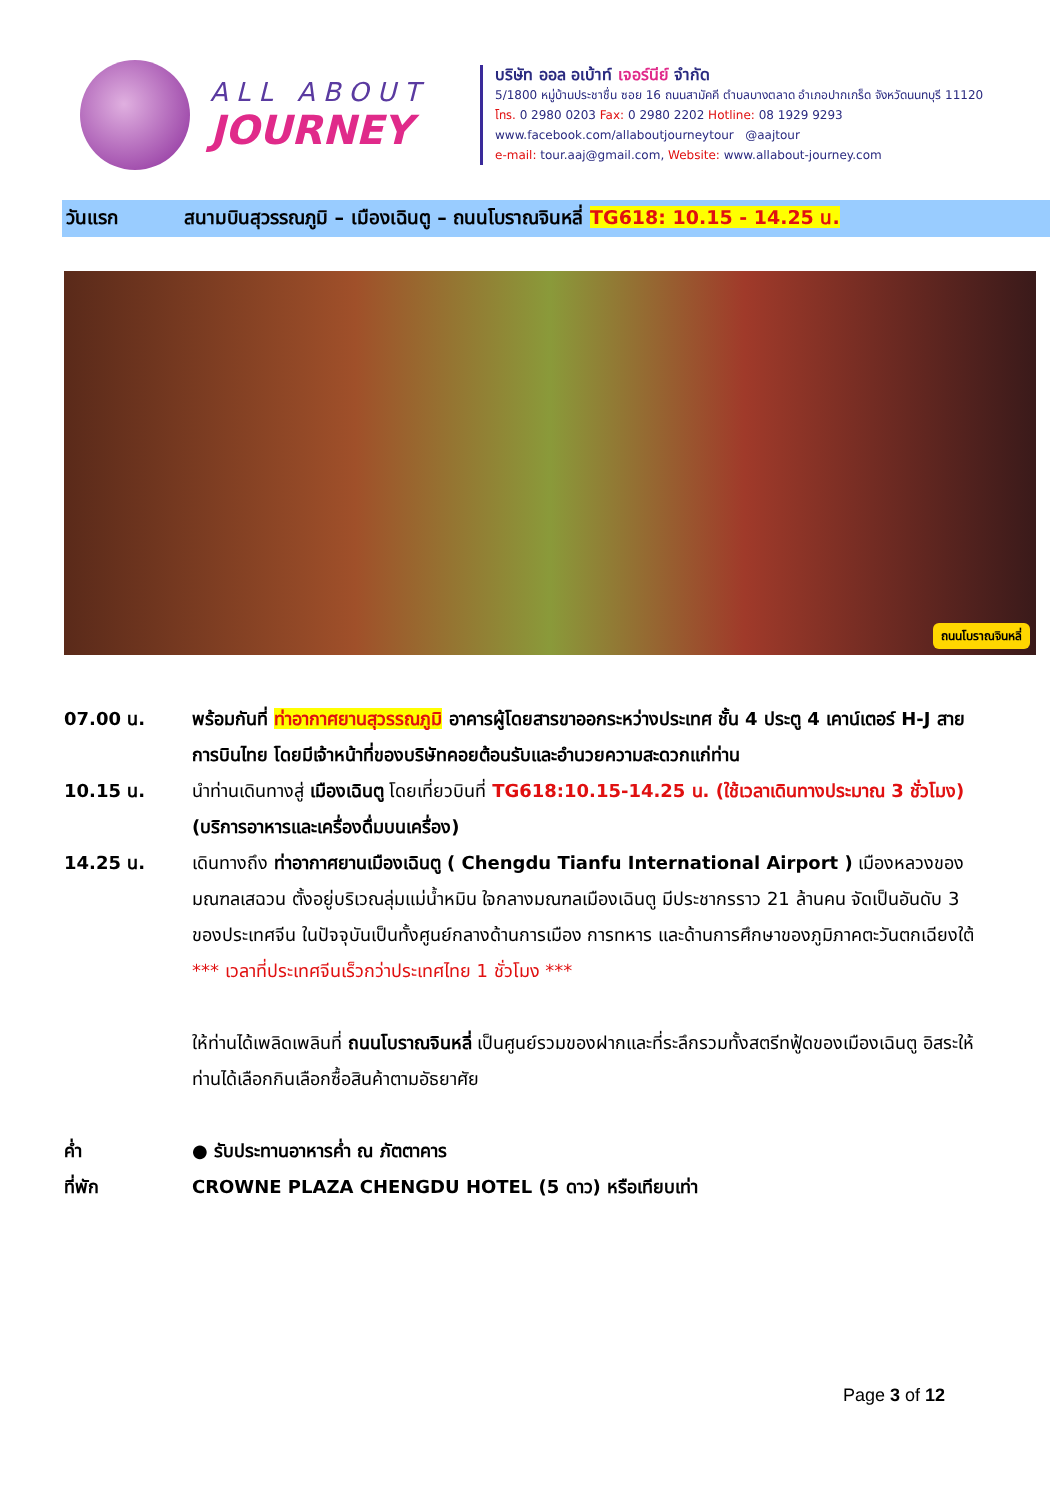ALL ABOUT
JOURNEY
บริษัท ออล อเบ้าท์ เจอร์นีย์ จำกัด
5/1800 หมู่บ้านประชาชื่น ซอย 16 ถนนสามัคคี ตำบลบางตลาด อำเภอปากเกร็ด จังหวัดนนทบุรี 11120
โทร. 0 2980 0203 Fax: 0 2980 2202 Hotline: 08 1929 9293
www.facebook.com/allaboutjourneytour @aajtour
e-mail: tour.aaj@gmail.com, Website: www.allabout-journey.com
วันแรก สนามบินสุวรรณภูมิ – เมืองเฉินตู – ถนนโบราณจินหลี่ TG618: 10.15 - 14.25 น.
ถนนโบราณจินหลี่
07.00 น. พร้อมกันที่ ท่าอากาศยานสุวรรณภูมิ อาคารผู้โดยสารขาออกระหว่างประเทศ ชั้น 4 ประตู 4 เคาน์เตอร์ H-J สายการบินไทย โดยมีเจ้าหน้าที่ของบริษัทคอยต้อนรับและอำนวยความสะดวกแก่ท่าน
10.15 น. นำท่านเดินทางสู่ เมืองเฉินตู โดยเที่ยวบินที่ TG618:10.15-14.25 น. (ใช้เวลาเดินทางประมาณ 3 ชั่วโมง) (บริการอาหารและเครื่องดื่มบนเครื่อง)
14.25 น. เดินทางถึง ท่าอากาศยานเมืองเฉินตู ( Chengdu Tianfu International Airport ) เมืองหลวงของมณฑลเสฉวน ตั้งอยู่บริเวณลุ่มแม่น้ำหมิน ใจกลางมณฑลเมืองเฉินตู มีประชากรราว 21 ล้านคน จัดเป็นอันดับ 3 ของประเทศจีน ในปัจจุบันเป็นทั้งศูนย์กลางด้านการเมือง การทหาร และด้านการศึกษาของภูมิภาคตะวันตกเฉียงใต้
*** เวลาที่ประเทศจีนเร็วกว่าประเทศไทย 1 ชั่วโมง ***
ให้ท่านได้เพลิดเพลินที่ ถนนโบราณจินหลี่ เป็นศูนย์รวมของฝากและที่ระลึกรวมทั้งสตรีทฟู้ดของเมืองเฉินตู อิสระให้ท่านได้เลือกกินเลือกซื้อสินค้าตามอัธยาศัย
ค่ำ ● รับประทานอาหารค่ำ ณ ภัตตาคาร
ที่พัก CROWNE PLAZA CHENGDU HOTEL (5 ดาว) หรือเทียบเท่า
Page 3 of 12